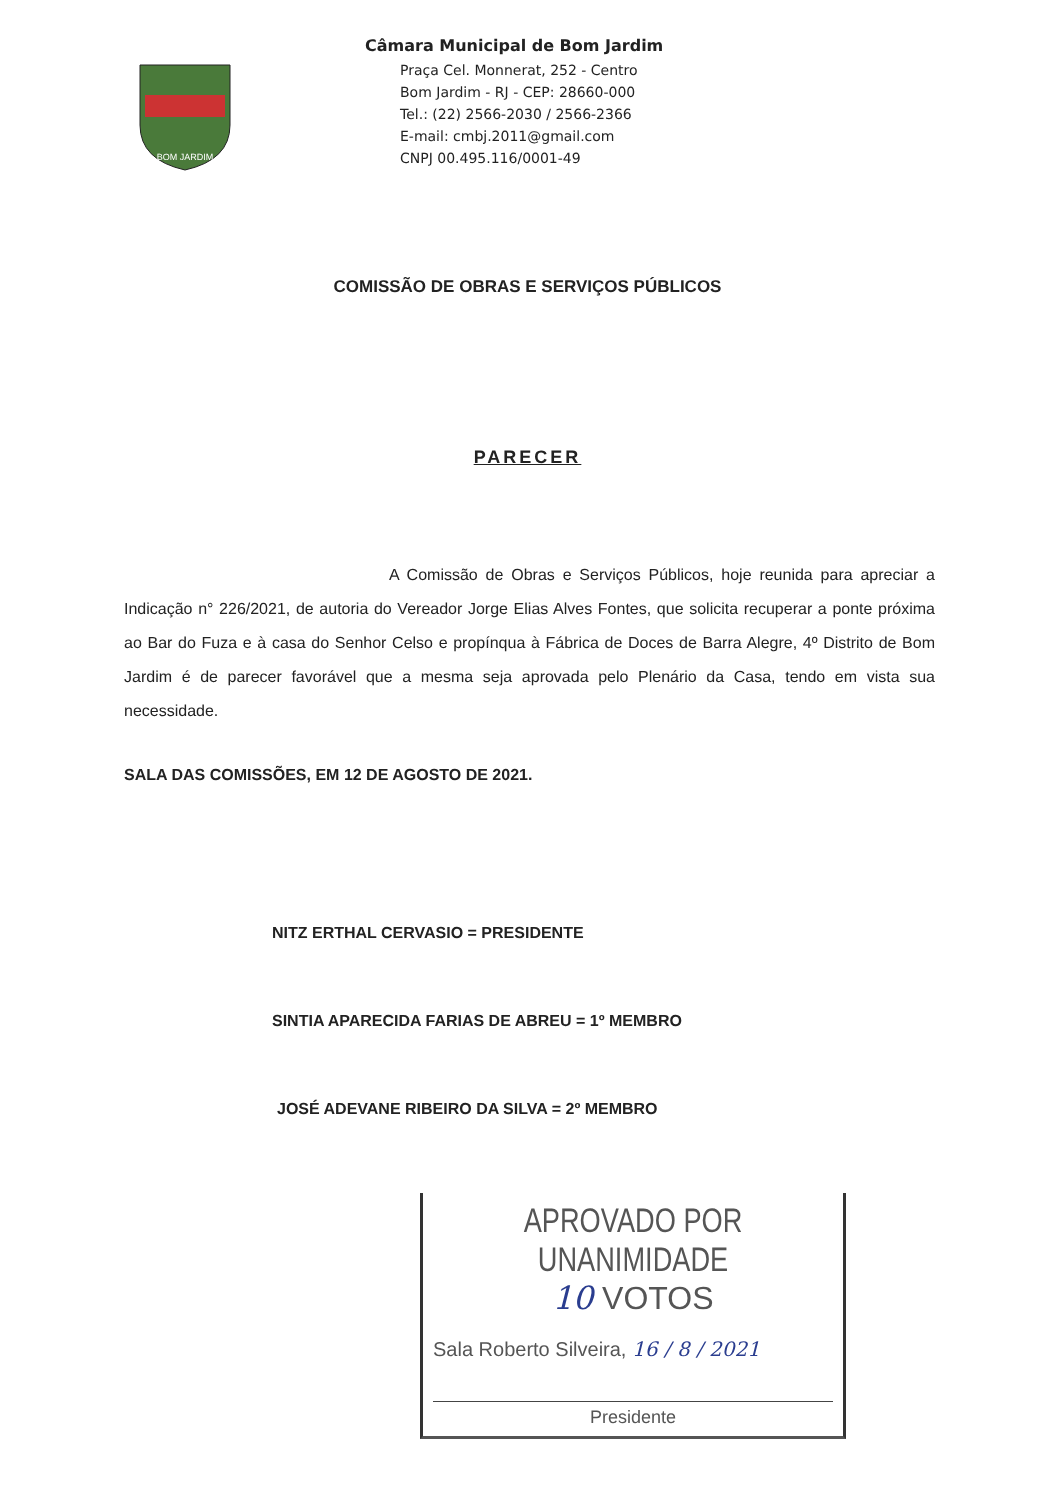BOM JARDIM
Câmara Municipal de Bom Jardim
Praça Cel. Monnerat, 252 - Centro
Bom Jardim - RJ - CEP: 28660-000
Tel.: (22) 2566-2030 / 2566-2366
E-mail: cmbj.2011@gmail.com
CNPJ 00.495.116/0001-49
COMISSÃO DE OBRAS E SERVIÇOS PÚBLICOS
PARECER
A Comissão de Obras e Serviços Públicos, hoje reunida para apreciar a Indicação n° 226/2021, de autoria do Vereador Jorge Elias Alves Fontes, que solicita recuperar a ponte próxima ao Bar do Fuza e à casa do Senhor Celso e propínqua à Fábrica de Doces de Barra Alegre, 4º Distrito de Bom Jardim é de parecer favorável que a mesma seja aprovada pelo Plenário da Casa, tendo em vista sua necessidade.
SALA DAS COMISSÕES, EM 12 DE AGOSTO DE 2021.
NITZ ERTHAL CERVASIO = PRESIDENTE
SINTIA APARECIDA FARIAS DE ABREU = 1º MEMBRO
JOSÉ ADEVANE RIBEIRO DA SILVA = 2º MEMBRO
APROVADO POR UNANIMIDADE
10 VOTOS
Sala Roberto Silveira, 16 / 8 / 2021
Presidente